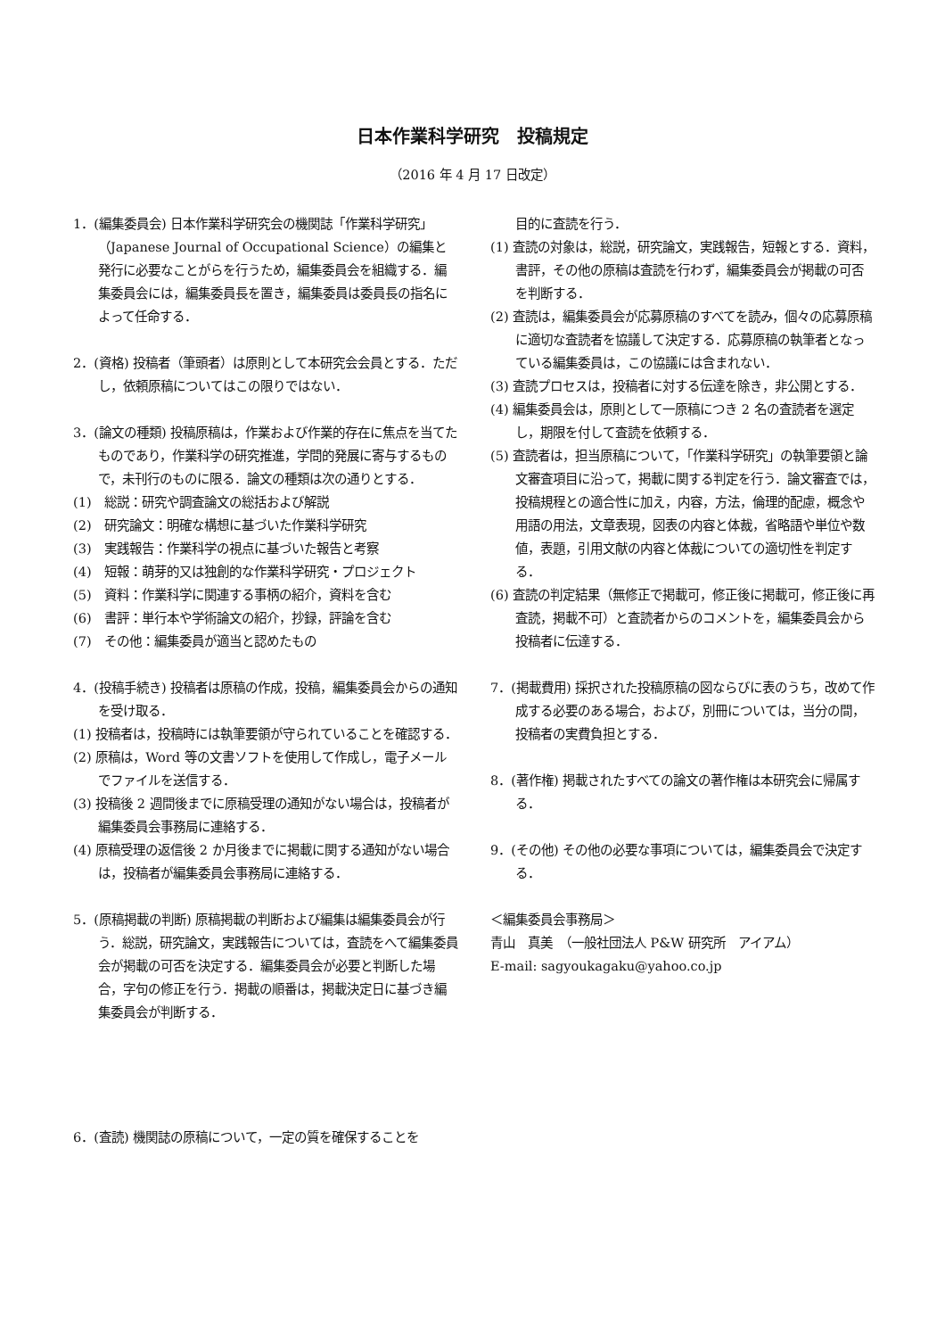日本作業科学研究　投稿規定
（2016 年 4 月 17 日改定）
1．(編集委員会) 日本作業科学研究会の機関誌「作業科学研究」（Japanese Journal of Occupational Science）の編集と発行に必要なことがらを行うため，編集委員会を組織する．編集委員会には，編集委員長を置き，編集委員は委員長の指名によって任命する．
2．(資格) 投稿者（筆頭者）は原則として本研究会会員とする．ただし，依頼原稿についてはこの限りではない．
3．(論文の種類) 投稿原稿は，作業および作業的存在に焦点を当てたものであり，作業科学の研究推進，学問的発展に寄与するもので，未刊行のものに限る．論文の種類は次の通りとする．
(1)　総説：研究や調査論文の総括および解説
(2)　研究論文：明確な構想に基づいた作業科学研究
(3)　実践報告：作業科学の視点に基づいた報告と考察
(4)　短報：萌芽的又は独創的な作業科学研究・プロジェクト
(5)　資料：作業科学に関連する事柄の紹介，資料を含む
(6)　書評：単行本や学術論文の紹介，抄録，評論を含む
(7)　その他：編集委員が適当と認めたもの
4．(投稿手続き) 投稿者は原稿の作成，投稿，編集委員会からの通知を受け取る．
(1) 投稿者は，投稿時には執筆要領が守られていることを確認する．
(2) 原稿は，Word 等の文書ソフトを使用して作成し，電子メールでファイルを送信する．
(3) 投稿後 2 週間後までに原稿受理の通知がない場合は，投稿者が編集委員会事務局に連絡する．
(4) 原稿受理の返信後 2 か月後までに掲載に関する通知がない場合は，投稿者が編集委員会事務局に連絡する．
5．(原稿掲載の判断) 原稿掲載の判断および編集は編集委員会が行う．総説，研究論文，実践報告については，査読をへて編集委員会が掲載の可否を決定する．編集委員会が必要と判断した場合，字句の修正を行う．掲載の順番は，掲載決定日に基づき編集委員会が判断する．
6．(査読) 機関誌の原稿について，一定の質を確保することを
目的に査読を行う．
(1) 査読の対象は，総説，研究論文，実践報告，短報とする．資料，書評，その他の原稿は査読を行わず，編集委員会が掲載の可否を判断する．
(2) 査読は，編集委員会が応募原稿のすべてを読み，個々の応募原稿に適切な査読者を協議して決定する．応募原稿の執筆者となっている編集委員は，この協議には含まれない．
(3) 査読プロセスは，投稿者に対する伝達を除き，非公開とする．
(4) 編集委員会は，原則として一原稿につき 2 名の査読者を選定し，期限を付して査読を依頼する．
(5) 査読者は，担当原稿について，「作業科学研究」の執筆要領と論文審査項目に沿って，掲載に関する判定を行う．論文審査では，投稿規程との適合性に加え，内容，方法，倫理的配慮，概念や用語の用法，文章表現，図表の内容と体裁，省略語や単位や数値，表題，引用文献の内容と体裁についての適切性を判定する．
(6) 査読の判定結果（無修正で掲載可，修正後に掲載可，修正後に再査読，掲載不可）と査読者からのコメントを，編集委員会から投稿者に伝達する．
7．(掲載費用) 採択された投稿原稿の図ならびに表のうち，改めて作成する必要のある場合，および，別冊については，当分の間，投稿者の実費負担とする．
8．(著作権) 掲載されたすべての論文の著作権は本研究会に帰属する．
9．(その他) その他の必要な事項については，編集委員会で決定する．
＜編集委員会事務局＞
青山　真美　（一般社団法人 P&W 研究所　アイアム）
E-mail: sagyoukagaku@yahoo.co.jp